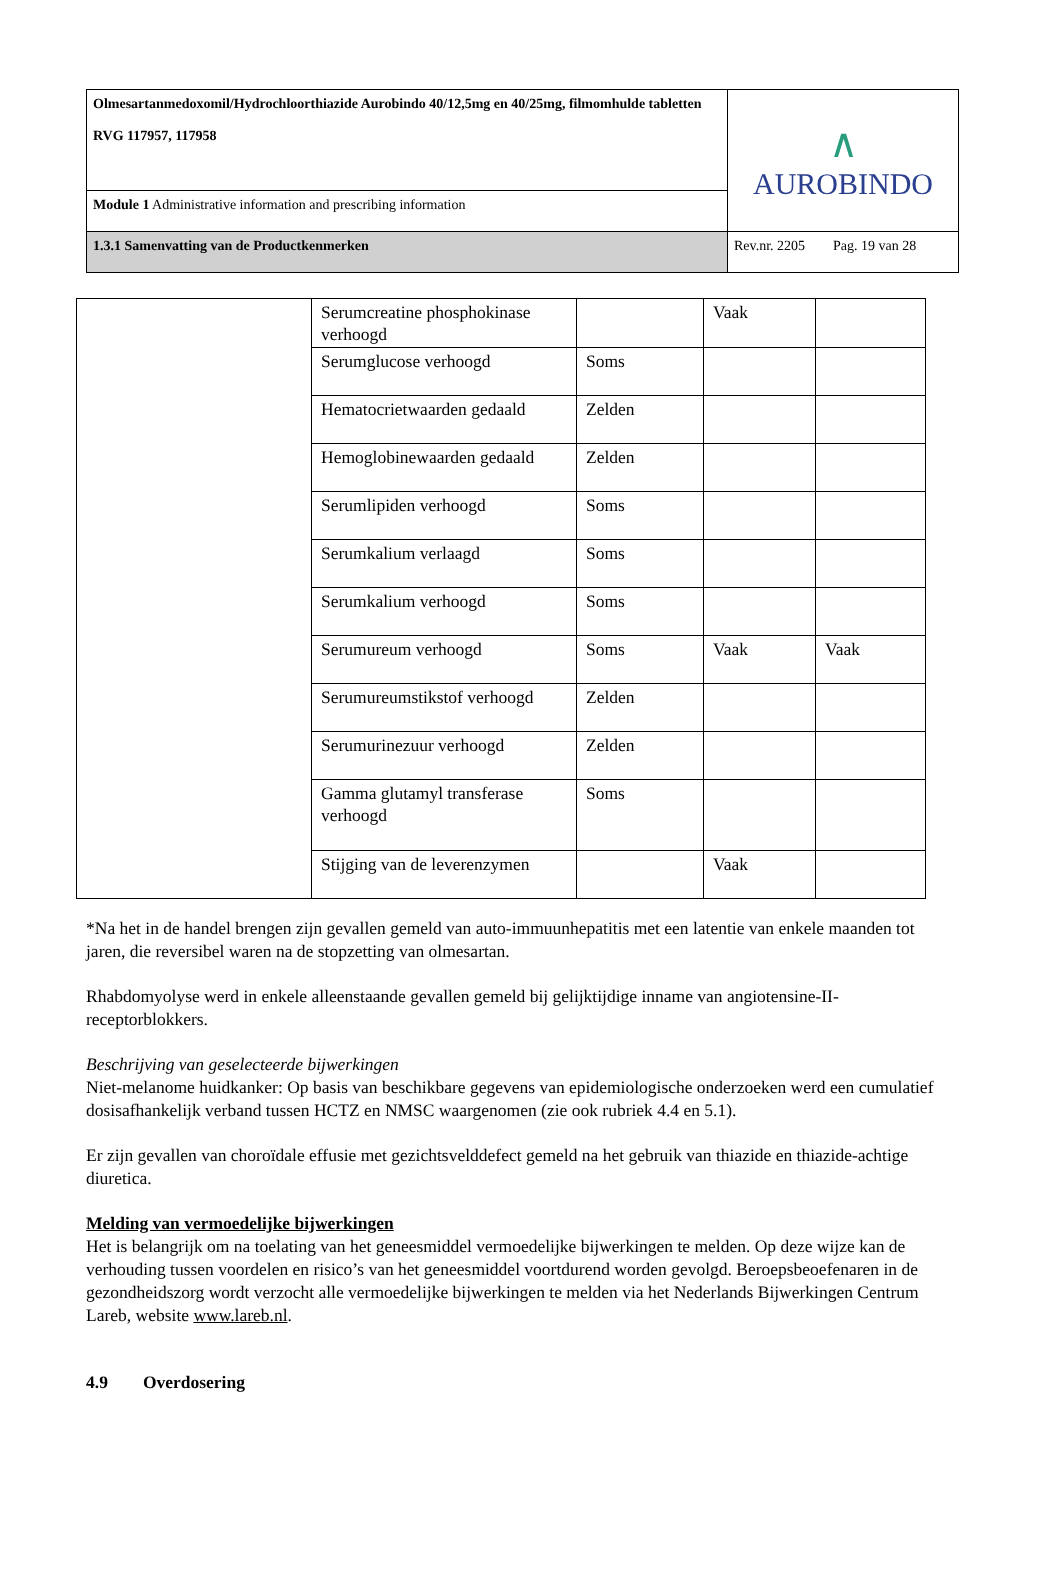| Olmesartanmedoxomil/Hydrochloorthiazide Aurobindo 40/12,5mg en 40/25mg, filmomhulde tabletten RVG 117957, 117958 | ∧ AUROBINDO |
| Module 1 Administrative information and prescribing information | |
| 1.3.1 Samenvatting van de Productkenmerken | Rev.nr. 2205 Pag. 19 van 28 |
| | Serumcreatine phosphokinase verhoogd | | Vaak | |
| | Serumglucose verhoogd | Soms | | |
| | Hematocrietwaarden gedaald | Zelden | | |
| | Hemoglobinewaarden gedaald | Zelden | | |
| | Serumlipiden verhoogd | Soms | | |
| | Serumkalium verlaagd | Soms | | |
| | Serumkalium verhoogd | Soms | | |
| | Serumureum verhoogd | Soms | Vaak | Vaak |
| | Serumureumstikstof verhoogd | Zelden | | |
| | Serumurinezuur verhoogd | Zelden | | |
| | Gamma glutamyl transferase verhoogd | Soms | | |
| | Stijging van de leverenzymen | | Vaak | |
*Na het in de handel brengen zijn gevallen gemeld van auto-immuunhepatitis met een latentie van enkele maanden tot jaren, die reversibel waren na de stopzetting van olmesartan.
Rhabdomyolyse werd in enkele alleenstaande gevallen gemeld bij gelijktijdige inname van angiotensine-II-receptorblokkers.
Beschrijving van geselecteerde bijwerkingen
Niet-melanome huidkanker: Op basis van beschikbare gegevens van epidemiologische onderzoeken werd een cumulatief dosisafhankelijk verband tussen HCTZ en NMSC waargenomen (zie ook rubriek 4.4 en 5.1).
Er zijn gevallen van choroïdale effusie met gezichtsvelddefect gemeld na het gebruik van thiazide en thiazide-achtige diuretica.
Melding van vermoedelijke bijwerkingen
Het is belangrijk om na toelating van het geneesmiddel vermoedelijke bijwerkingen te melden. Op deze wijze kan de verhouding tussen voordelen en risico’s van het geneesmiddel voortdurend worden gevolgd. Beroepsbeoefenaren in de gezondheidszorg wordt verzocht alle vermoedelijke bijwerkingen te melden via het Nederlands Bijwerkingen Centrum Lareb, website www.lareb.nl.
4.9 Overdosering